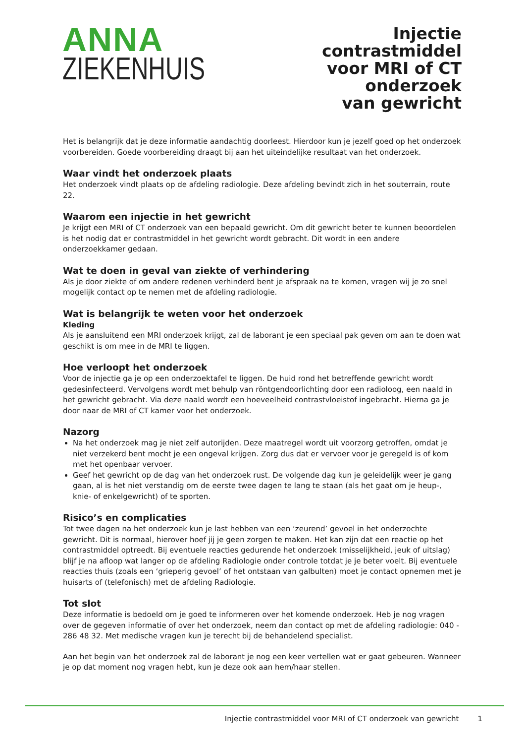ANNA
ZIEKENHUIS
Injectie contrastmiddel
voor MRI of CT onderzoek
van gewricht
Het is belangrijk dat je deze informatie aandachtig doorleest. Hierdoor kun je jezelf goed op het onderzoek voorbereiden. Goede voorbereiding draagt bij aan het uiteindelijke resultaat van het onderzoek.
Waar vindt het onderzoek plaats
Het onderzoek vindt plaats op de afdeling radiologie. Deze afdeling bevindt zich in het souterrain, route 22.
Waarom een injectie in het gewricht
Je krijgt een MRI of CT onderzoek van een bepaald gewricht. Om dit gewricht beter te kunnen beoordelen is het nodig dat er contrastmiddel in het gewricht wordt gebracht. Dit wordt in een andere onderzoekkamer gedaan.
Wat te doen in geval van ziekte of verhindering
Als je door ziekte of om andere redenen verhinderd bent je afspraak na te komen, vragen wij je zo snel mogelijk contact op te nemen met de afdeling radiologie.
Wat is belangrijk te weten voor het onderzoek
Kleding
Als je aansluitend een MRI onderzoek krijgt, zal de laborant je een speciaal pak geven om aan te doen wat geschikt is om mee in de MRI te liggen.
Hoe verloopt het onderzoek
Voor de injectie ga je op een onderzoektafel te liggen. De huid rond het betreffende gewricht wordt gedesinfecteerd. Vervolgens wordt met behulp van röntgendoorlichting door een radioloog, een naald in het gewricht gebracht. Via deze naald wordt een hoeveelheid contrastvloeistof ingebracht. Hierna ga je door naar de MRI of CT kamer voor het onderzoek.
Nazorg
Na het onderzoek mag je niet zelf autorijden. Deze maatregel wordt uit voorzorg getroffen, omdat je niet verzekerd bent mocht je een ongeval krijgen. Zorg dus dat er vervoer voor je geregeld is of kom met het openbaar vervoer.
Geef het gewricht op de dag van het onderzoek rust. De volgende dag kun je geleidelijk weer je gang gaan, al is het niet verstandig om de eerste twee dagen te lang te staan (als het gaat om je heup-, knie- of enkelgewricht) of te sporten.
Risico’s en complicaties
Tot twee dagen na het onderzoek kun je last hebben van een ‘zeurend’ gevoel in het onderzochte gewricht. Dit is normaal, hierover hoef jij je geen zorgen te maken. Het kan zijn dat een reactie op het contrastmiddel optreedt. Bij eventuele reacties gedurende het onderzoek (misselijkheid, jeuk of uitslag) blijf je na afloop wat langer op de afdeling Radiologie onder controle totdat je je beter voelt. Bij eventuele reacties thuis (zoals een ‘grieperig gevoel’ of het ontstaan van galbulten) moet je contact opnemen met je huisarts of (telefonisch) met de afdeling Radiologie.
Tot slot
Deze informatie is bedoeld om je goed te informeren over het komende onderzoek. Heb je nog vragen over de gegeven informatie of over het onderzoek, neem dan contact op met de afdeling radiologie: 040 - 286 48 32. Met medische vragen kun je terecht bij de behandelend specialist.
Aan het begin van het onderzoek zal de laborant je nog een keer vertellen wat er gaat gebeuren. Wanneer je op dat moment nog vragen hebt, kun je deze ook aan hem/haar stellen.
Injectie contrastmiddel voor MRI of CT onderzoek van gewricht 1